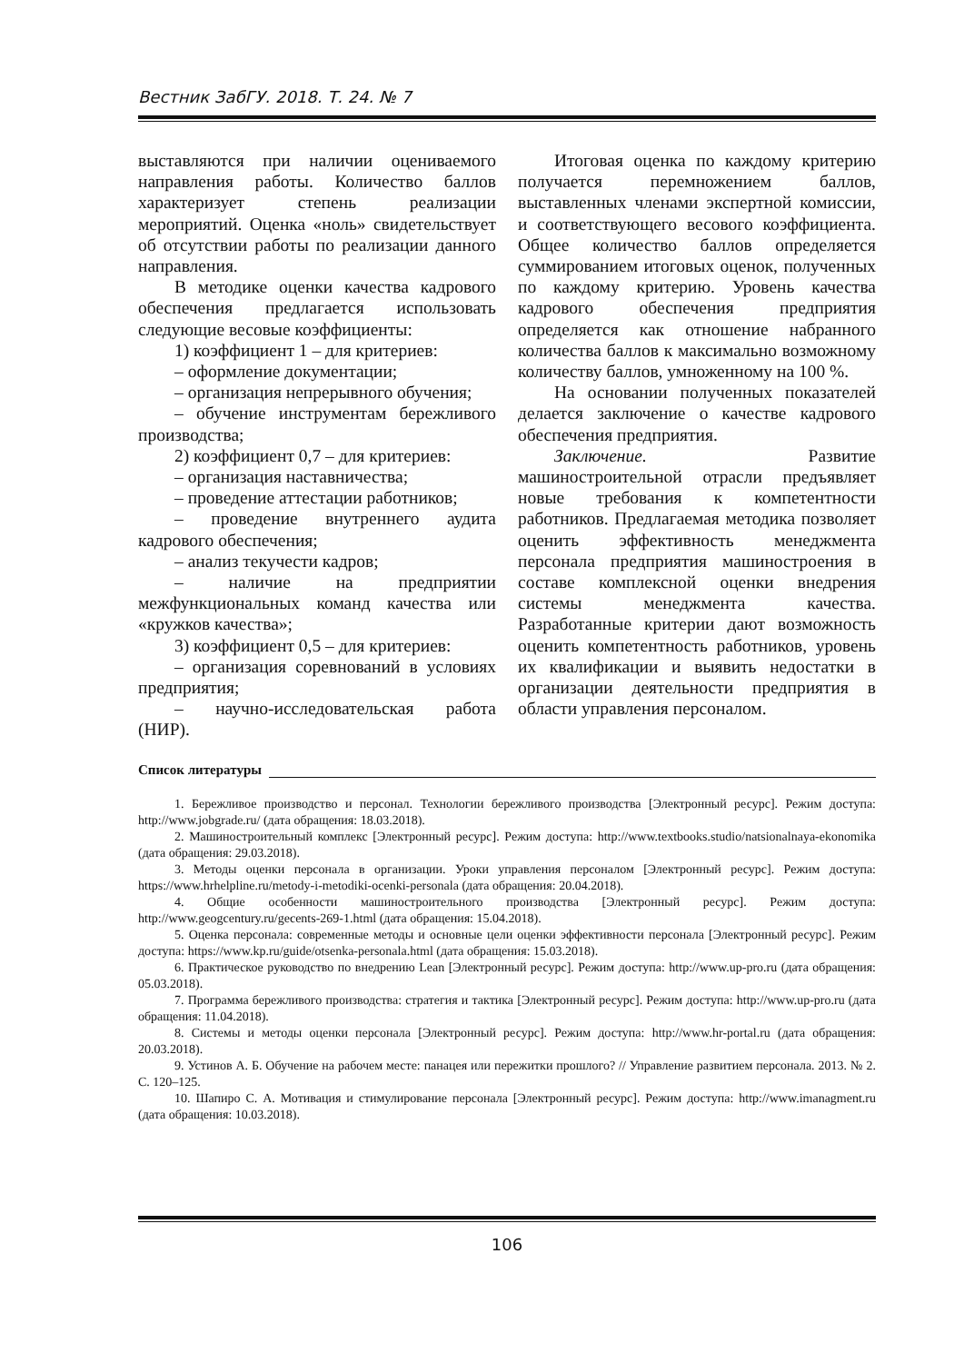Вестник ЗабГУ. 2018. Т. 24. № 7
выставляются при наличии оцениваемого направления работы. Количество баллов характеризует степень реализации мероприятий. Оценка «ноль» свидетельствует об отсутствии работы по реализации данного направления.
В методике оценки качества кадрового обеспечения предлагается использовать следующие весовые коэффициенты:
1) коэффициент 1 – для критериев:
– оформление документации;
– организация непрерывного обучения;
– обучение инструментам бережливого производства;
2) коэффициент 0,7 – для критериев:
– организация наставничества;
– проведение аттестации работников;
– проведение внутреннего аудита кадрового обеспечения;
– анализ текучести кадров;
– наличие на предприятии межфункциональных команд качества или «кружков качества»;
3) коэффициент 0,5 – для критериев:
– организация соревнований в условиях предприятия;
– научно-исследовательская работа (НИР).
Итоговая оценка по каждому критерию получается перемножением баллов, выставленных членами экспертной комиссии, и соответствующего весового коэффициента. Общее количество баллов определяется суммированием итоговых оценок, полученных по каждому критерию. Уровень качества кадрового обеспечения предприятия определяется как отношение набранного количества баллов к максимально возможному количеству баллов, умноженному на 100 %.
На основании полученных показателей делается заключение о качестве кадрового обеспечения предприятия.
Заключение. Развитие машиностроительной отрасли предъявляет новые требования к компетентности работников. Предлагаемая методика позволяет оценить эффективность менеджмента персонала предприятия машиностроения в составе комплексной оценки внедрения системы менеджмента качества. Разработанные критерии дают возможность оценить компетентность работников, уровень их квалификации и выявить недостатки в организации деятельности предприятия в области управления персоналом.
Список литературы
1. Бережливое производство и персонал. Технологии бережливого производства [Электронный ресурс]. Режим доступа: http://www.jobgrade.ru/ (дата обращения: 18.03.2018).
2. Машиностроительный комплекс [Электронный ресурс]. Режим доступа: http://www.textbooks.studio/natsionalnaya-ekonomika (дата обращения: 29.03.2018).
3. Методы оценки персонала в организации. Уроки управления персоналом [Электронный ресурс]. Режим доступа: https://www.hrhelpline.ru/metody-i-metodiki-ocenki-personala (дата обращения: 20.04.2018).
4. Общие особенности машиностроительного производства [Электронный ресурс]. Режим доступа: http://www.geogcentury.ru/gecents-269-1.html (дата обращения: 15.04.2018).
5. Оценка персонала: современные методы и основные цели оценки эффективности персонала [Электронный ресурс]. Режим доступа: https://www.kp.ru/guide/otsenka-personala.html (дата обращения: 15.03.2018).
6. Практическое руководство по внедрению Lean [Электронный ресурс]. Режим доступа: http://www.up-pro.ru (дата обращения: 05.03.2018).
7. Программа бережливого производства: стратегия и тактика [Электронный ресурс]. Режим доступа: http://www.up-pro.ru (дата обращения: 11.04.2018).
8. Системы и методы оценки персонала [Электронный ресурс]. Режим доступа: http://www.hr-portal.ru (дата обращения: 20.03.2018).
9. Устинов А. Б. Обучение на рабочем месте: панацея или пережитки прошлого? // Управление развитием персонала. 2013. № 2. С. 120–125.
10. Шапиро С. А. Мотивация и стимулирование персонала [Электронный ресурс]. Режим доступа: http://www.imanagment.ru (дата обращения: 10.03.2018).
106